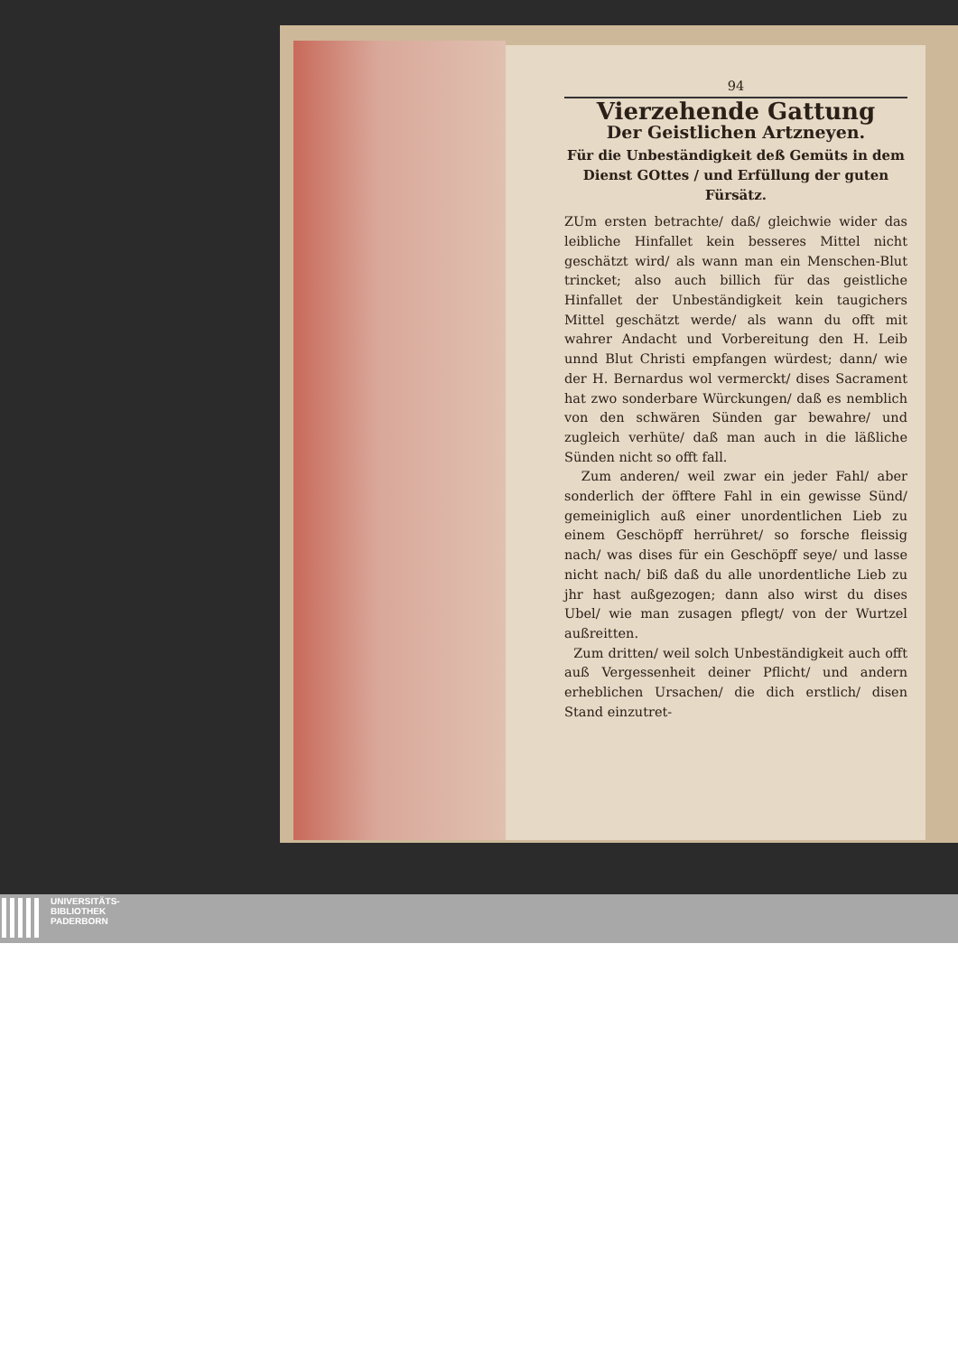94
Vierzehende Gattung
Der Geistlichen Artzneyen.
Für die Unbeständigkeit deß Gemüts in dem Dienst GOttes / und Erfüllung der guten Fürsätz.
ZUm ersten betrachte/ daß/ gleichwie wider das leibliche Hinfallet kein besseres Mittel nicht geschätzt wird/ als wann man ein Menschen-Blut trincket; also auch billich für das geistliche Hinfallet der Unbeständigkeit kein taugichers Mittel geschätzt werde/ als wann du offt mit wahrer Andacht und Vorbereitung den H. Leib unnd Blut Christi empfangen würdest; dann/ wie der H. Bernardus wol vermerckt/ dises Sacrament hat zwo sonderbare Würckungen/ daß es nemblich von den schwären Sünden gar bewahre/ und zugleich verhüte/ daß man auch in die läßliche Sünden nicht so offt fall.
Zum anderen/ weil zwar ein jeder Fahl/ aber sonderlich der öfftere Fahl in ein gewisse Sünd/ gemeiniglich auß einer unordentlichen Lieb zu einem Geschöpff herrühret/ so forsche fleissig nach/ was dises für ein Geschöpff seye/ und lasse nicht nach/ biß daß du alle unordentliche Lieb zu jhr hast außgezogen; dann also wirst du dises Ubel/ wie man zusagen pflegt/ von der Wurtzel außreitten.
Zum dritten/ weil solch Unbeständigkeit auch offt auß Vergessenheit deiner Pflicht/ und andern erheblichen Ursachen/ die dich erstlich/ disen Stand einzutret-
UNIVERSITÄTS-
BIBLIOTHEK
PADERBORN